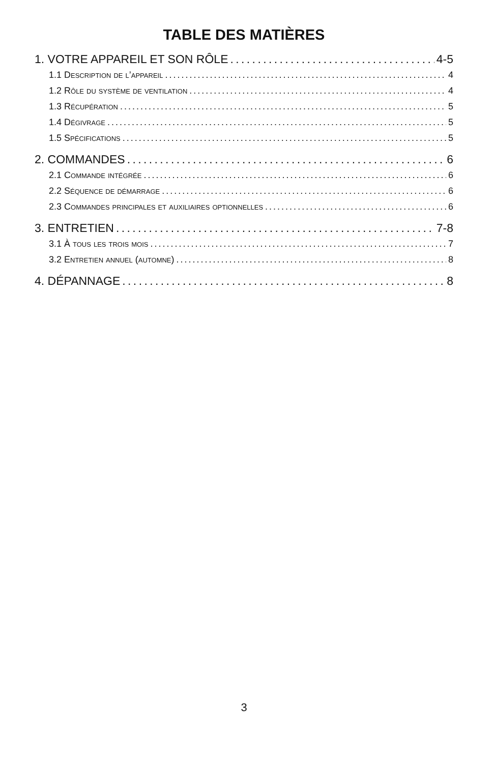TABLE DES MATIÈRES
1. VOTRE APPAREIL ET SON RÔLE 4-5
1.1 Description de l’appareil 4
1.2 Rôle du système de ventilation 4
1.3 Récupération 5
1.4 Dégivrage 5
1.5 Spécifications 5
2. COMMANDES 6
2.1 Commande intégrée 6
2.2 Séquence de démarrage 6
2.3 Commandes principales et auxiliaires optionnelles 6
3. ENTRETIEN 7-8
3.1 À tous les trois mois 7
3.2 Entretien annuel (automne) 8
4. DÉPANNAGE 8
3